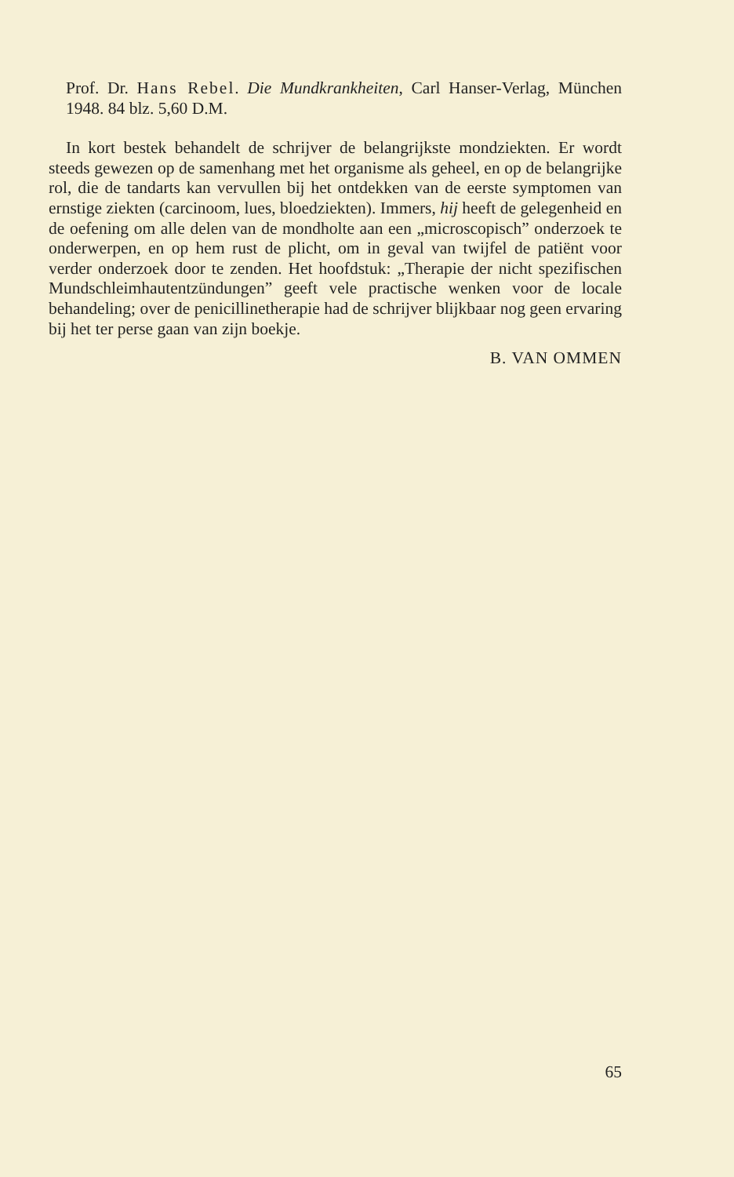Prof. Dr. Hans Rebel. Die Mundkrankheiten, Carl Hanser-Verlag, München 1948. 84 blz. 5,60 D.M.
In kort bestek behandelt de schrijver de belangrijkste mondziekten. Er wordt steeds gewezen op de samenhang met het organisme als geheel, en op de belangrijke rol, die de tandarts kan vervullen bij het ontdekken van de eerste symptomen van ernstige ziekten (carcinoom, lues, bloedziekten). Immers, hij heeft de gelegenheid en de oefening om alle delen van de mondholte aan een „microscopisch” onderzoek te onderwerpen, en op hem rust de plicht, om in geval van twijfel de patiënt voor verder onderzoek door te zenden. Het hoofdstuk: „Therapie der nicht spezifischen Mundschleimhautentzündungen” geeft vele practische wenken voor de locale behandeling; over de penicillinetherapie had de schrijver blijkbaar nog geen ervaring bij het ter perse gaan van zijn boekje.
B. VAN OMMEN
65